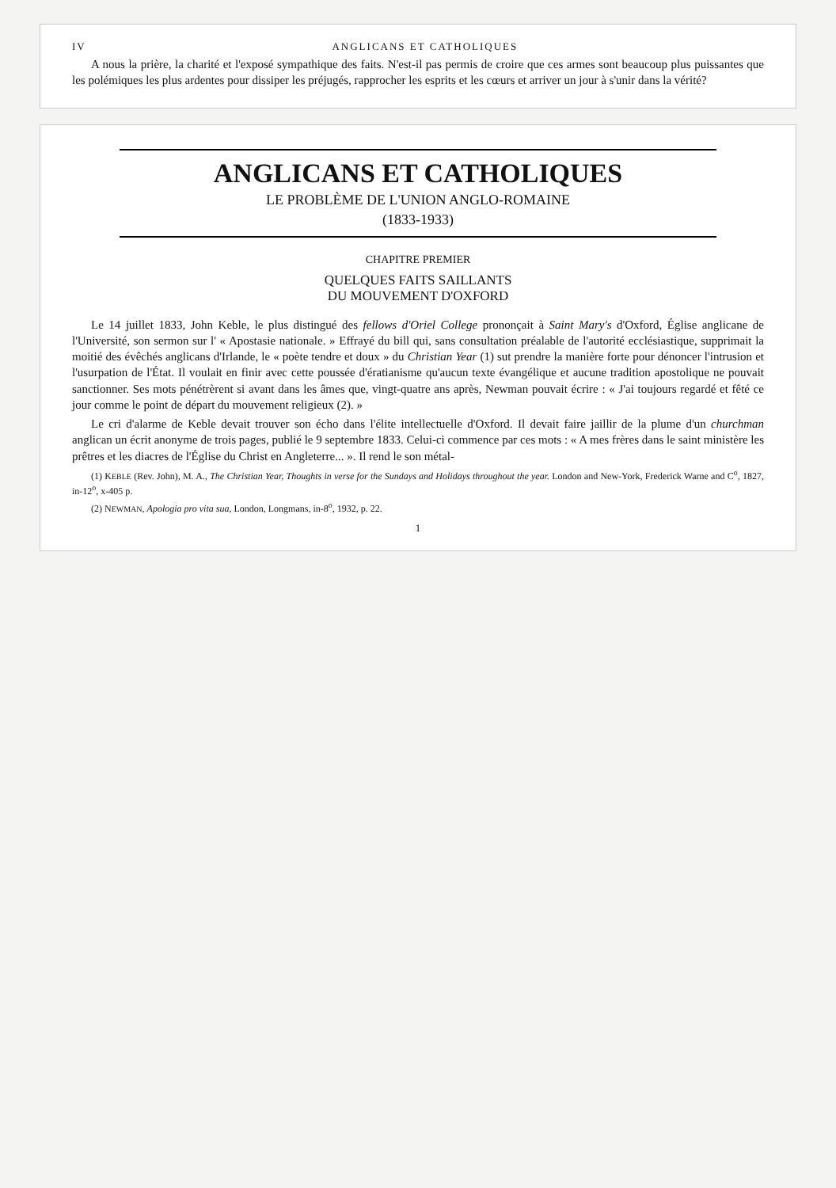IV ANGLICANS ET CATHOLIQUES
A nous la prière, la charité et l'exposé sympathique des faits. N'est-il pas permis de croire que ces armes sont beaucoup plus puissantes que les polémiques les plus ardentes pour dissiper les préjugés, rapprocher les esprits et les cœurs et arriver un jour à s'unir dans la vérité?
ANGLICANS ET CATHOLIQUES
LE PROBLÈME DE L'UNION ANGLO-ROMAINE
(1833-1933)
CHAPITRE PREMIER
QUELQUES FAITS SAILLANTS
DU MOUVEMENT D'OXFORD
Le 14 juillet 1833, John Keble, le plus distingué des fellows d'Oriel College prononçait à Saint Mary's d'Oxford, Église anglicane de l'Université, son sermon sur l' « Apostasie nationale. » Effrayé du bill qui, sans consultation préalable de l'autorité ecclésiastique, supprimait la moitié des évêchés anglicans d'Irlande, le « poète tendre et doux » du Christian Year (1) sut prendre la manière forte pour dénoncer l'intrusion et l'usurpation de l'État. Il voulait en finir avec cette poussée d'ératianisme qu'aucun texte évangélique et aucune tradition apostolique ne pouvait sanctionner. Ses mots pénétrèrent si avant dans les âmes que, vingt-quatre ans après, Newman pouvait écrire : « J'ai toujours regardé et fêté ce jour comme le point de départ du mouvement religieux (2). »
Le cri d'alarme de Keble devait trouver son écho dans l'élite intellectuelle d'Oxford. Il devait faire jaillir de la plume d'un churchman anglican un écrit anonyme de trois pages, publié le 9 septembre 1833. Celui-ci commence par ces mots : « A mes frères dans le saint ministère les prêtres et les diacres de l'Église du Christ en Angleterre... ». Il rend le son métal-
(1) KEBLE (Rev. John), M. A., The Christian Year, Thoughts in verse for the Sundays and Holidays throughout the year. London and New-York, Frederick Warne and C<sup>o</sup>, 1827, in-12<sup>o</sup>, x-405 p.
(2) NEWMAN, Apologia pro vita sua, London, Longmans, in-8<sup>o</sup>, 1932, p. 22.
1